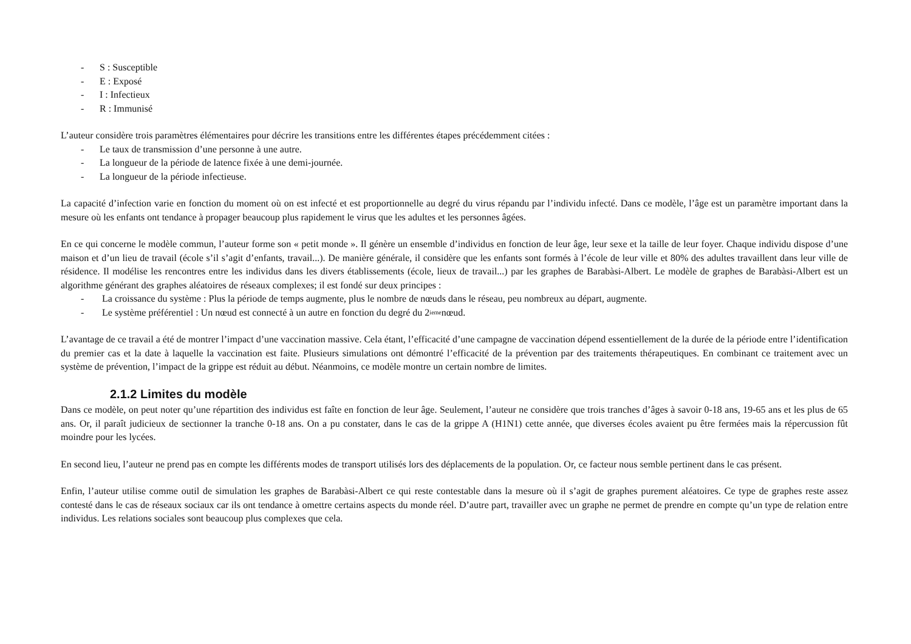- S : Susceptible
- E : Exposé
- I : Infectieux
- R : Immunisé
L’auteur considère trois paramètres élémentaires pour décrire les transitions entre les différentes étapes précédemment citées :
- Le taux de transmission d’une personne à une autre.
- La longueur de la période de latence fixée à une demi-journée.
- La longueur de la période infectieuse.
La capacité d’infection varie en fonction du moment où on est infecté et est proportionnelle au degré du virus répandu par l’individu infecté. Dans ce modèle, l’âge est un paramètre important dans la mesure où les enfants ont tendance à propager beaucoup plus rapidement le virus que les adultes et les personnes âgées.
En ce qui concerne le modèle commun, l’auteur forme son « petit monde ». Il génère un ensemble d’individus en fonction de leur âge, leur sexe et la taille de leur foyer. Chaque individu dispose d’une maison et d’un lieu de travail (école s’il s’agit d’enfants, travail...). De manière générale, il considère que les enfants sont formés à l’école de leur ville et 80% des adultes travaillent dans leur ville de résidence. Il modélise les rencontres entre les individus dans les divers établissements (école, lieux de travail...) par les graphes de Barabàsi-Albert. Le modèle de graphes de Barabàsi-Albert est un algorithme générant des graphes aléatoires de réseaux complexes; il est fondé sur deux principes :
- La croissance du système : Plus la période de temps augmente, plus le nombre de nœuds dans le réseau, peu nombreux au départ, augmente.
- Le système préférentiel : Un nœud est connecté à un autre en fonction du degré du 2<sup>ieme</sup> nœud.
L’avantage de ce travail a été de montrer l’impact d’une vaccination massive. Cela étant, l’efficacité d’une campagne de vaccination dépend essentiellement de la durée de la période entre l’identification du premier cas et la date à laquelle la vaccination est faite. Plusieurs simulations ont démontré l’efficacité de la prévention par des traitements thérapeutiques. En combinant ce traitement avec un système de prévention, l’impact de la grippe est réduit au début. Néanmoins, ce modèle montre un certain nombre de limites.
2.1.2 Limites du modèle
Dans ce modèle, on peut noter qu’une répartition des individus est faîte en fonction de leur âge. Seulement, l’auteur ne considère que trois tranches d’âges à savoir 0-18 ans, 19-65 ans et les plus de 65 ans. Or, il paraît judicieux de sectionner la tranche 0-18 ans. On a pu constater, dans le cas de la grippe A (H1N1) cette année, que diverses écoles avaient pu être fermées mais la répercussion fût moindre pour les lycées.
En second lieu, l’auteur ne prend pas en compte les différents modes de transport utilisés lors des déplacements de la population. Or, ce facteur nous semble pertinent dans le cas présent.
Enfin, l’auteur utilise comme outil de simulation les graphes de Barabàsi-Albert ce qui reste contestable dans la mesure où il s’agit de graphes purement aléatoires. Ce type de graphes reste assez contesté dans le cas de réseaux sociaux car ils ont tendance à omettre certains aspects du monde réel. D’autre part, travailler avec un graphe ne permet de prendre en compte qu’un type de relation entre individus. Les relations sociales sont beaucoup plus complexes que cela.